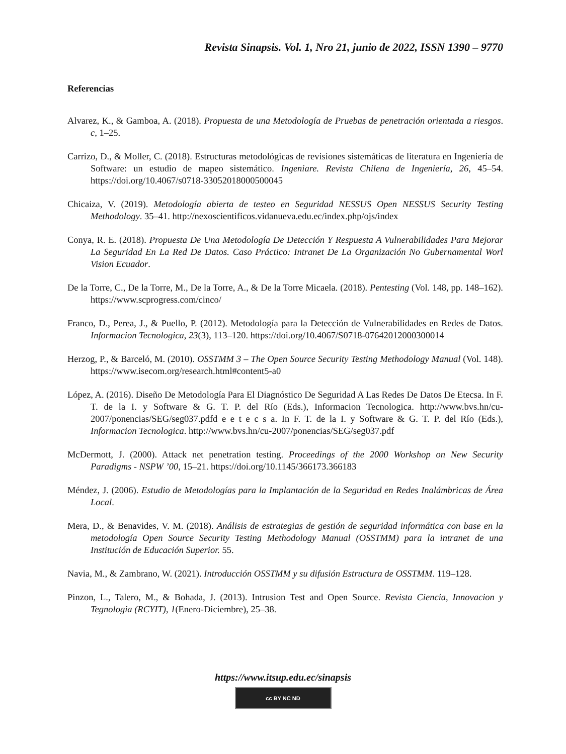Revista Sinapsis. Vol. 1, Nro 21, junio de 2022, ISSN 1390 – 9770
Referencias
Alvarez, K., & Gamboa, A. (2018). Propuesta de una Metodología de Pruebas de penetración orientada a riesgos. c, 1–25.
Carrizo, D., & Moller, C. (2018). Estructuras metodológicas de revisiones sistemáticas de literatura en Ingeniería de Software: un estudio de mapeo sistemático. Ingeniare. Revista Chilena de Ingeniería, 26, 45–54. https://doi.org/10.4067/s0718-33052018000500045
Chicaiza, V. (2019). Metodología abierta de testeo en Seguridad NESSUS Open NESSUS Security Testing Methodology. 35–41. http://nexoscientificos.vidanueva.edu.ec/index.php/ojs/index
Conya, R. E. (2018). Propuesta De Una Metodología De Detección Y Respuesta A Vulnerabilidades Para Mejorar La Seguridad En La Red De Datos. Caso Práctico: Intranet De La Organización No Gubernamental Worl Vision Ecuador.
De la Torre, C., De la Torre, M., De la Torre, A., & De la Torre Micaela. (2018). Pentesting (Vol. 148, pp. 148–162). https://www.scprogress.com/cinco/
Franco, D., Perea, J., & Puello, P. (2012). Metodología para la Detección de Vulnerabilidades en Redes de Datos. Informacion Tecnologica, 23(3), 113–120. https://doi.org/10.4067/S0718-07642012000300014
Herzog, P., & Barceló, M. (2010). OSSTMM 3 – The Open Source Security Testing Methodology Manual (Vol. 148). https://www.isecom.org/research.html#content5-a0
López, A. (2016). Diseño De Metodología Para El Diagnóstico De Seguridad A Las Redes De Datos De Etecsa. In F. T. de la I. y Software & G. T. P. del Río (Eds.), Informacion Tecnologica. http://www.bvs.hn/cu-2007/ponencias/SEG/seg037.pdfd e e t e c s a. In F. T. de la I. y Software & G. T. P. del Río (Eds.), Informacion Tecnologica. http://www.bvs.hn/cu-2007/ponencias/SEG/seg037.pdf
McDermott, J. (2000). Attack net penetration testing. Proceedings of the 2000 Workshop on New Security Paradigms - NSPW ’00, 15–21. https://doi.org/10.1145/366173.366183
Méndez, J. (2006). Estudio de Metodologías para la Implantación de la Seguridad en Redes Inalámbricas de Área Local.
Mera, D., & Benavides, V. M. (2018). Análisis de estrategias de gestión de seguridad informática con base en la metodología Open Source Security Testing Methodology Manual (OSSTMM) para la intranet de una Institución de Educación Superior. 55.
Navia, M., & Zambrano, W. (2021). Introducción OSSTMM y su difusión Estructura de OSSTMM. 119–128.
Pinzon, L., Talero, M., & Bohada, J. (2013). Intrusion Test and Open Source. Revista Ciencia, Innovacion y Tegnologia (RCYIT), 1(Enero-Diciembre), 25–38.
https://www.itsup.edu.ec/sinapsis
cc BY NC ND